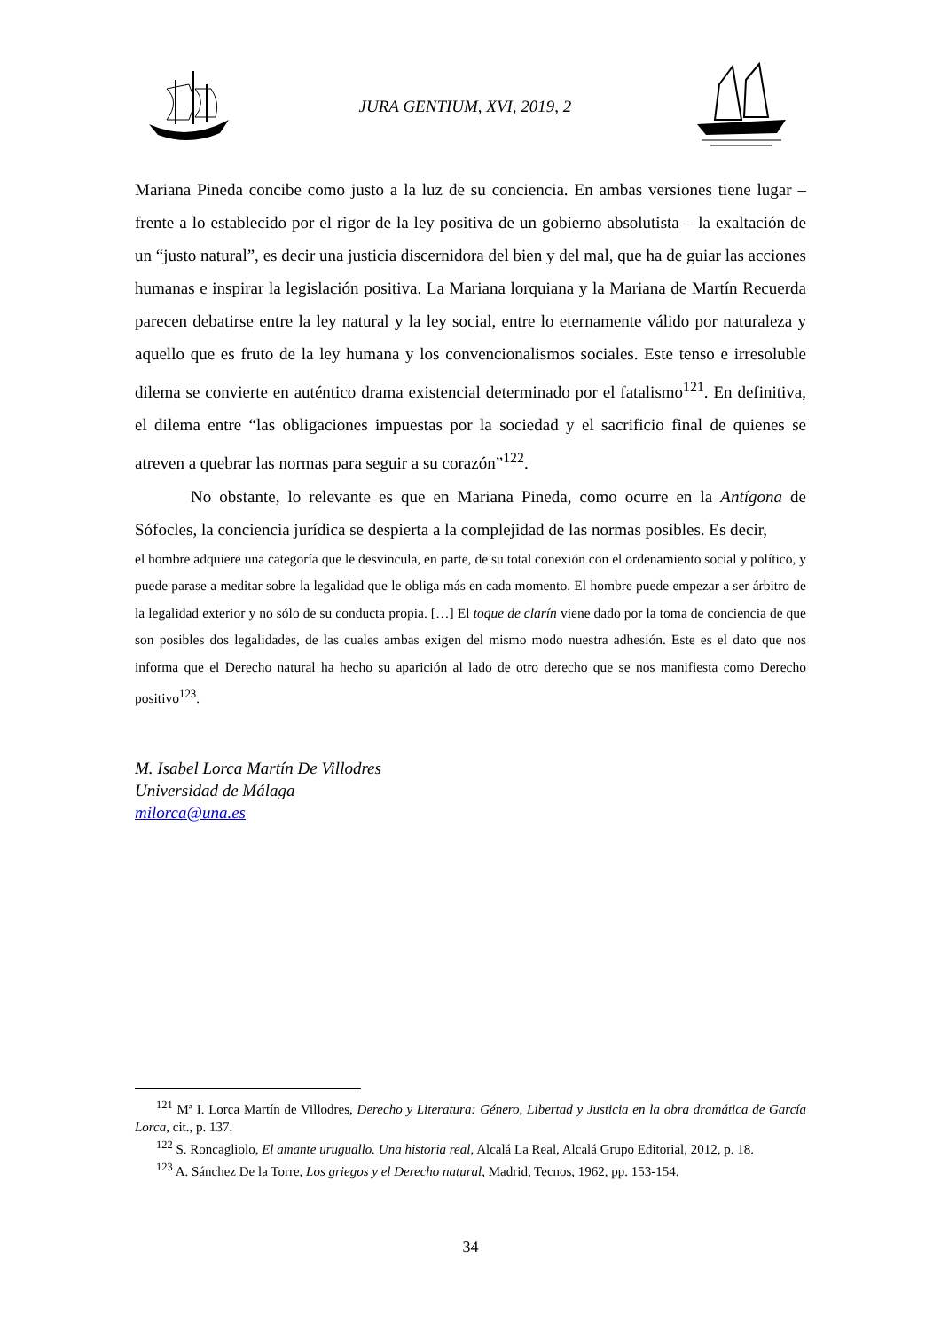JURA GENTIUM, XVI, 2019, 2
Mariana Pineda concibe como justo a la luz de su conciencia. En ambas versiones tiene lugar – frente a lo establecido por el rigor de la ley positiva de un gobierno absolutista – la exaltación de un “justo natural”, es decir una justicia discernidora del bien y del mal, que ha de guiar las acciones humanas e inspirar la legislación positiva. La Mariana lorquiana y la Mariana de Martín Recuerda parecen debatirse entre la ley natural y la ley social, entre lo eternamente válido por naturaleza y aquello que es fruto de la ley humana y los convencionalismos sociales. Este tenso e irresoluble dilema se convierte en auténtico drama existencial determinado por el fatalismo<sup>121</sup>. En definitiva, el dilema entre “las obligaciones impuestas por la sociedad y el sacrificio final de quienes se atreven a quebrar las normas para seguir a su corazón”<sup>122</sup>.
No obstante, lo relevante es que en Mariana Pineda, como ocurre en la Antígona de Sófocles, la conciencia jurídica se despierta a la complejidad de las normas posibles. Es decir,
el hombre adquiere una categoría que le desvincula, en parte, de su total conexión con el ordenamiento social y político, y puede parase a meditar sobre la legalidad que le obliga más en cada momento. El hombre puede empezar a ser árbitro de la legalidad exterior y no sólo de su conducta propia. […] El toque de clarín viene dado por la toma de conciencia de que son posibles dos legalidades, de las cuales ambas exigen del mismo modo nuestra adhesión. Este es el dato que nos informa que el Derecho natural ha hecho su aparición al lado de otro derecho que se nos manifiesta como Derecho positivo<sup>123</sup>.
M. Isabel Lorca Martín De Villodres
Universidad de Málaga
milorca@una.es
<sup>121</sup> Mª I. Lorca Martín de Villodres, Derecho y Literatura: Género, Libertad y Justicia en la obra dramática de García Lorca, cit., p. 137.
<sup>122</sup> S. Roncagliolo, El amante uruguallo. Una historia real, Alcalá La Real, Alcalá Grupo Editorial, 2012, p. 18.
<sup>123</sup> A. Sánchez De la Torre, Los griegos y el Derecho natural, Madrid, Tecnos, 1962, pp. 153-154.
34